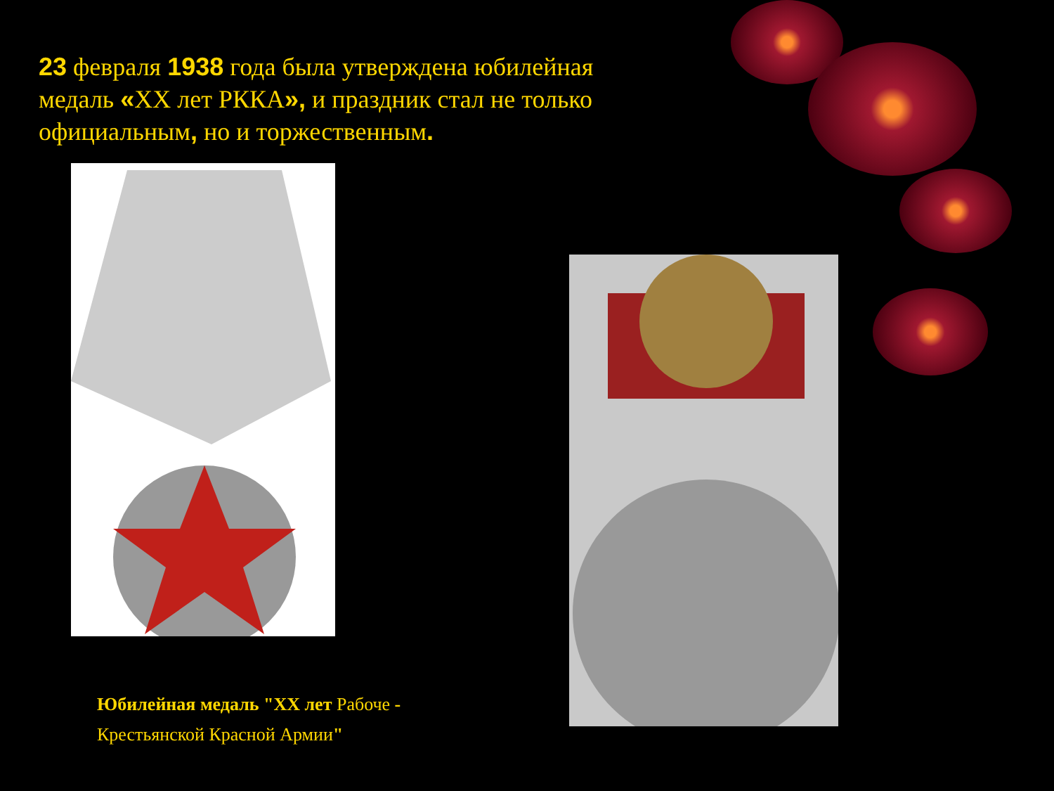23 февраля 1938 года была утверждена юбилейная медаль «XX лет РККА», и праздник стал не только официальным, но и торжественным.
Юбилейная медаль "XX лет Рабоче -
Крестьянской Красной Армии"